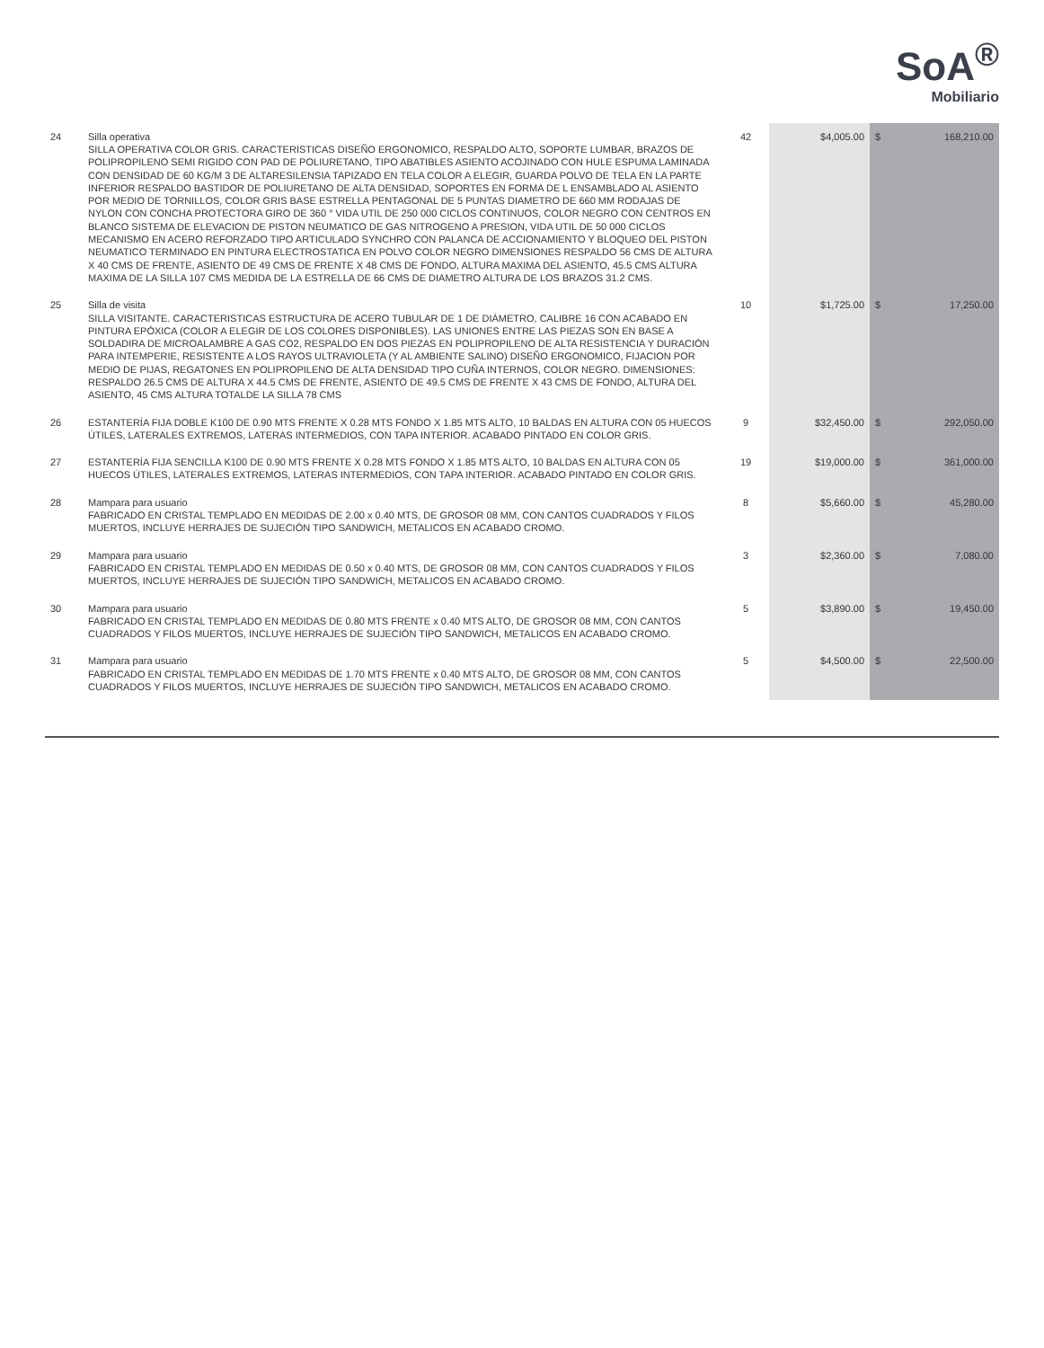SoA<sup>®</sup>
Mobiliario
| 24 | Silla operativa SILLA OPERATIVA COLOR GRIS. CARACTERISTICAS DISEÑO ERGONOMICO, RESPALDO ALTO, SOPORTE LUMBAR, BRAZOS DE POLIPROPILENO SEMI RIGIDO CON PAD DE POLIURETANO, TIPO ABATIBLES ASIENTO ACOJINADO CON HULE ESPUMA LAMINADA CON DENSIDAD DE 60 KG/M 3 DE ALTARESILENSIA TAPIZADO EN TELA COLOR A ELEGIR, GUARDA POLVO DE TELA EN LA PARTE INFERIOR RESPALDO BASTIDOR DE POLIURETANO DE ALTA DENSIDAD, SOPORTES EN FORMA DE L ENSAMBLADO AL ASIENTO POR MEDIO DE TORNILLOS, COLOR GRIS BASE ESTRELLA PENTAGONAL DE 5 PUNTAS DIAMETRO DE 660 MM RODAJAS DE NYLON CON CONCHA PROTECTORA GIRO DE 360 ° VIDA UTIL DE 250 000 CICLOS CONTINUOS, COLOR NEGRO CON CENTROS EN BLANCO SISTEMA DE ELEVACION DE PISTON NEUMATICO DE GAS NITROGENO A PRESION, VIDA UTIL DE 50 000 CICLOS MECANISMO EN ACERO REFORZADO TIPO ARTICULADO SYNCHRO CON PALANCA DE ACCIONAMIENTO Y BLOQUEO DEL PISTON NEUMATICO TERMINADO EN PINTURA ELECTROSTATICA EN POLVO COLOR NEGRO DIMENSIONES RESPALDO 56 CMS DE ALTURA X 40 CMS DE FRENTE, ASIENTO DE 49 CMS DE FRENTE X 48 CMS DE FONDO, ALTURA MAXIMA DEL ASIENTO, 45.5 CMS ALTURA MAXIMA DE LA SILLA 107 CMS MEDIDA DE LA ESTRELLA DE 66 CMS DE DIAMETRO ALTURA DE LOS BRAZOS 31.2 CMS. | 42 | $4,005.00 | $ | 168,210.00 |
| 25 | Silla de visita SILLA VISITANTE. CARACTERISTICAS ESTRUCTURA DE ACERO TUBULAR DE 1 DE DIÁMETRO, CALIBRE 16 CON ACABADO EN PINTURA EPÓXICA (COLOR A ELEGIR DE LOS COLORES DISPONIBLES). LAS UNIONES ENTRE LAS PIEZAS SON EN BASE A SOLDADIRA DE MICROALAMBRE A GAS CO2, RESPALDO EN DOS PIEZAS EN POLIPROPILENO DE ALTA RESISTENCIA Y DURACIÓN PARA INTEMPERIE, RESISTENTE A LOS RAYOS ULTRAVIOLETA (Y AL AMBIENTE SALINO) DISEÑO ERGONOMICO, FIJACION POR MEDIO DE PIJAS, REGATONES EN POLIPROPILENO DE ALTA DENSIDAD TIPO CUÑA INTERNOS, COLOR NEGRO. DIMENSIONES: RESPALDO 26.5 CMS DE ALTURA X 44.5 CMS DE FRENTE, ASIENTO DE 49.5 CMS DE FRENTE X 43 CMS DE FONDO, ALTURA DEL ASIENTO, 45 CMS ALTURA TOTALDE LA SILLA 78 CMS | 10 | $1,725.00 | $ | 17,250.00 |
| 26 | ESTANTERÍA FIJA DOBLE K100 DE 0.90 MTS FRENTE X 0.28 MTS FONDO X 1.85 MTS ALTO, 10 BALDAS EN ALTURA CON 05 HUECOS ÚTILES, LATERALES EXTREMOS, LATERAS INTERMEDIOS, CON TAPA INTERIOR. ACABADO PINTADO EN COLOR GRIS. | 9 | $32,450.00 | $ | 292,050.00 |
| 27 | ESTANTERÍA FIJA SENCILLA K100 DE 0.90 MTS FRENTE X 0.28 MTS FONDO X 1.85 MTS ALTO, 10 BALDAS EN ALTURA CON 05 HUECOS ÚTILES, LATERALES EXTREMOS, LATERAS INTERMEDIOS, CON TAPA INTERIOR. ACABADO PINTADO EN COLOR GRIS. | 19 | $19,000.00 | $ | 361,000.00 |
| 28 | Mampara para usuario FABRICADO EN CRISTAL TEMPLADO EN MEDIDAS DE 2.00 x 0.40 MTS, DE GROSOR 08 MM, CON CANTOS CUADRADOS Y FILOS MUERTOS, INCLUYE HERRAJES DE SUJECIÓN TIPO SANDWICH, METALICOS EN ACABADO CROMO. | 8 | $5,660.00 | $ | 45,280.00 |
| 29 | Mampara para usuario FABRICADO EN CRISTAL TEMPLADO EN MEDIDAS DE 0.50 x 0.40 MTS, DE GROSOR 08 MM, CON CANTOS CUADRADOS Y FILOS MUERTOS, INCLUYE HERRAJES DE SUJECIÓN TIPO SANDWICH, METALICOS EN ACABADO CROMO. | 3 | $2,360.00 | $ | 7,080.00 |
| 30 | Mampara para usuario FABRICADO EN CRISTAL TEMPLADO EN MEDIDAS DE 0.80 MTS FRENTE x 0.40 MTS ALTO, DE GROSOR 08 MM, CON CANTOS CUADRADOS Y FILOS MUERTOS, INCLUYE HERRAJES DE SUJECIÓN TIPO SANDWICH, METALICOS EN ACABADO CROMO. | 5 | $3,890.00 | $ | 19,450.00 |
| 31 | Mampara para usuario FABRICADO EN CRISTAL TEMPLADO EN MEDIDAS DE 1.70 MTS FRENTE x 0.40 MTS ALTO, DE GROSOR 08 MM, CON CANTOS CUADRADOS Y FILOS MUERTOS, INCLUYE HERRAJES DE SUJECIÓN TIPO SANDWICH, METALICOS EN ACABADO CROMO. | 5 | $4,500.00 | $ | 22,500.00 |